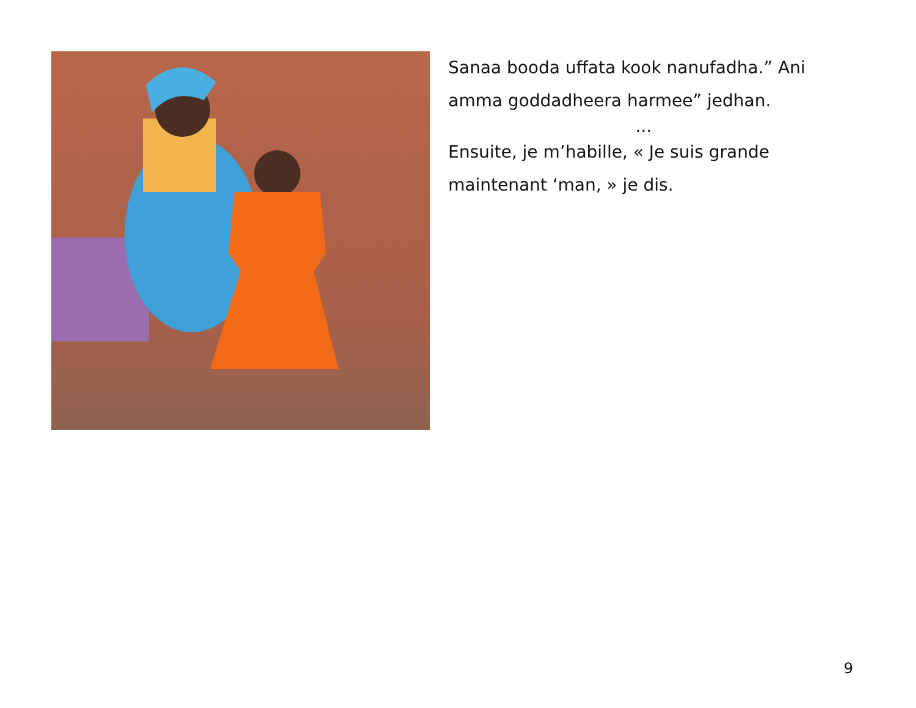Sanaa booda uffata kook nanufadha.” Ani amma goddadheera harmee” jedhan.
...
Ensuite, je m’habille, « Je suis grande maintenant ‘man, » je dis.
9